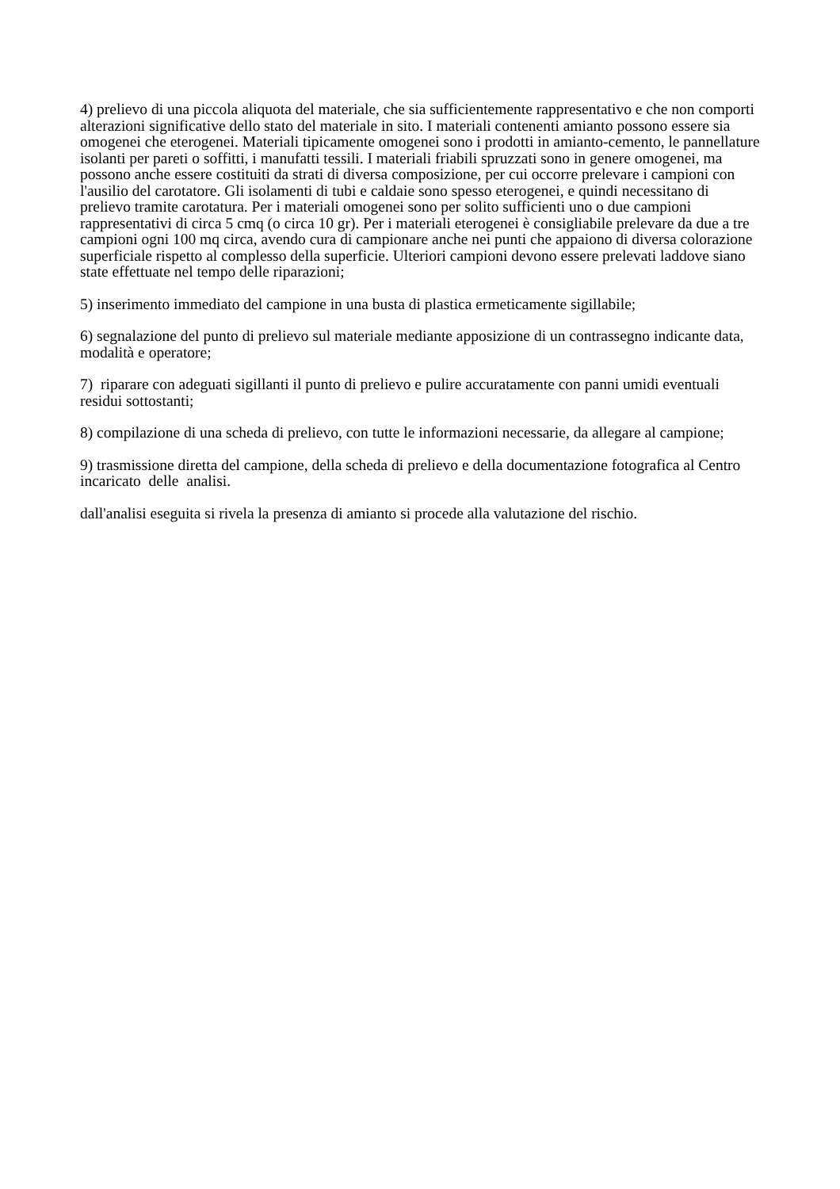4) prelievo di una piccola aliquota del materiale, che sia sufficientemente rappresentativo e che non comporti alterazioni significative dello stato del materiale in sito. I materiali contenenti amianto possono essere sia omogenei che eterogenei. Materiali tipicamente omogenei sono i prodotti in amianto-cemento, le pannellature isolanti per pareti o soffitti, i manufatti tessili. I materiali friabili spruzzati sono in genere omogenei, ma possono anche essere costituiti da strati di diversa composizione, per cui occorre prelevare i campioni con l'ausilio del carotatore. Gli isolamenti di tubi e caldaie sono spesso eterogenei, e quindi necessitano di prelievo tramite carotatura. Per i materiali omogenei sono per solito sufficienti uno o due campioni rappresentativi di circa 5 cmq (o circa 10 gr). Per i materiali eterogenei è consigliabile prelevare da due a tre campioni ogni 100 mq circa, avendo cura di campionare anche nei punti che appaiono di diversa colorazione superficiale rispetto al complesso della superficie. Ulteriori campioni devono essere prelevati laddove siano state effettuate nel tempo delle riparazioni;
5) inserimento immediato del campione in una busta di plastica ermeticamente sigillabile;
6) segnalazione del punto di prelievo sul materiale mediante apposizione di un contrassegno indicante data, modalità e operatore;
7) riparare con adeguati sigillanti il punto di prelievo e pulire accuratamente con panni umidi eventuali residui sottostanti;
8) compilazione di una scheda di prelievo, con tutte le informazioni necessarie, da allegare al campione;
9) trasmissione diretta del campione, della scheda di prelievo e della documentazione fotografica al Centro incaricato delle analisi.
dall'analisi eseguita si rivela la presenza di amianto si procede alla valutazione del rischio.